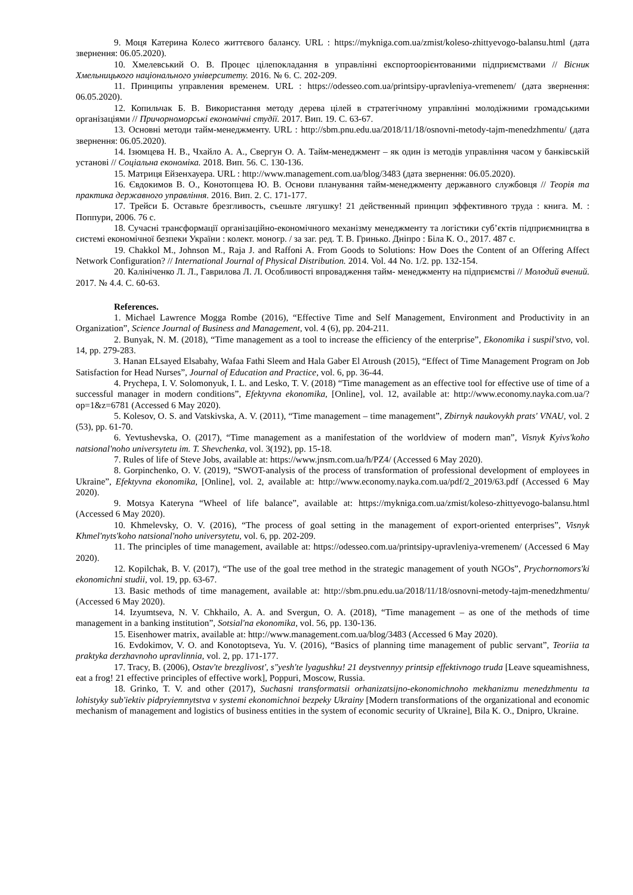9. Моця Катерина Колесо життєвого балансу. URL : https://mykniga.com.ua/zmist/koleso-zhittyevogo-balansu.html (дата звернення: 06.05.2020).
10. Хмелевський О. В. Процес цілепокладання в управлінні експортоорієнтованими підприємствами // Вісник Хмельницького національного університету. 2016. № 6. С. 202-209.
11. Принципы управления временем. URL : https://odesseo.com.ua/printsipy-upravleniya-vremenem/ (дата звернення: 06.05.2020).
12. Копильчак Б. В. Використання методу дерева цілей в стратегічному управлінні молодіжними громадськими організаціями // Причорноморські економічні студії. 2017. Вип. 19. С. 63-67.
13. Основні методи тайм-менеджменту. URL : http://sbm.pnu.edu.ua/2018/11/18/osnovni-metody-tajm-menedzhmentu/ (дата звернення: 06.05.2020).
14. Ізюмцева Н. В., Чхайло А. А., Свергун О. А. Тайм-менеджмент – як один із методів управління часом у банківській установі // Соціальна економіка. 2018. Вип. 56. С. 130-136.
15. Матриця Ейзенхауера. URL : http://www.management.com.ua/blog/3483 (дата звернення: 06.05.2020).
16. Євдокимов В. О., Конотопцева Ю. В. Основи планування тайм-менеджменту державного службовця // Теорія та практика державного управління. 2016. Вип. 2. С. 171-177.
17. Трейси Б. Оставьте брезгливость, съешьте лягушку! 21 действенный принцип эффективного труда : книга. М. : Поппури, 2006. 76 с.
18. Сучасні трансформації організаційно-економічного механізму менеджменту та логістики суб’єктів підприємництва в системі економічної безпеки України : колект. моногр. / за заг. ред. Т. В. Гринько. Дніпро : Біла К. О., 2017. 487 с.
19. Chakkol M., Johnson M., Raja J. and Raffoni A. From Goods to Solutions: How Does the Content of an Offering Affect Network Configuration? // International Journal of Physical Distribution. 2014. Vol. 44 No. 1/2. pp. 132-154.
20. Калініченко Л. Л., Гаврилова Л. Л. Особливості впровадження тайм- менеджменту на підприємстві // Молодий вчений. 2017. № 4.4. С. 60-63.
References.
1. Michael Lawrence Mogga Rombe (2016), “Effective Time and Self Management, Environment and Productivity in an Organization”, Science Journal of Business and Management, vol. 4 (6), pp. 204-211.
2. Bunyak, N. M. (2018), “Time management as a tool to increase the efficiency of the enterprise”, Ekonomika i suspil'stvo, vol. 14, pp. 279-283.
3. Hanan ELsayed Elsabahy, Wafaa Fathi Sleem and Hala Gaber El Atroush (2015), “Effect of Time Management Program on Job Satisfaction for Head Nurses”, Journal of Education and Practice, vol. 6, pp. 36-44.
4. Prychepa, I. V. Solomonyuk, I. L. and Lesko, T. V. (2018) “Time management as an effective tool for effective use of time of a successful manager in modern conditions”, Efektyvna ekonomika, [Online], vol. 12, available at: http://www.economy.nayka.com.ua/?op=1&z=6781 (Accessed 6 May 2020).
5. Kolesov, O. S. and Vatskivska, A. V. (2011), “Time management – time management”, Zbirnyk naukovykh prats' VNAU, vol. 2 (53), pp. 61-70.
6. Yevtushevska, O. (2017), “Time management as a manifestation of the worldview of modern man”, Visnyk Kyivs'koho natsional'noho universytetu im. T. Shevchenka, vol. 3(192), pp. 15-18.
7. Rules of life of Steve Jobs, available at: https://www.jnsm.com.ua/h/PZ4/ (Accessed 6 May 2020).
8. Gorpinchenko, O. V. (2019), “SWOT-analysis of the process of transformation of professional development of employees in Ukraine”, Efektyvna ekonomika, [Online], vol. 2, available at: http://www.economy.nayka.com.ua/pdf/2_2019/63.pdf (Accessed 6 May 2020).
9. Motsya Kateryna “Wheel of life balance”, available at: https://mykniga.com.ua/zmist/koleso-zhittyevogo-balansu.html (Accessed 6 May 2020).
10. Khmelevsky, O. V. (2016), “The process of goal setting in the management of export-oriented enterprises”, Visnyk Khmel'nyts'koho natsional'noho universytetu, vol. 6, pp. 202-209.
11. The principles of time management, available at: https://odesseo.com.ua/printsipy-upravleniya-vremenem/ (Accessed 6 May 2020).
12. Kopilchak, B. V. (2017), “The use of the goal tree method in the strategic management of youth NGOs”, Prychornomors'ki ekonomichni studii, vol. 19, pp. 63-67.
13. Basic methods of time management, available at: http://sbm.pnu.edu.ua/2018/11/18/osnovni-metody-tajm-menedzhmentu/ (Accessed 6 May 2020).
14. Izyumtseva, N. V. Chkhailo, A. A. and Svergun, O. A. (2018), “Time management – as one of the methods of time management in a banking institution”, Sotsial'na ekonomika, vol. 56, pp. 130-136.
15. Eisenhower matrix, available at: http://www.management.com.ua/blog/3483 (Accessed 6 May 2020).
16. Evdokimov, V. O. and Konotoptseva, Yu. V. (2016), “Basics of planning time management of public servant”, Teoriia ta praktyka derzhavnoho upravlinnia, vol. 2, pp. 171-177.
17. Tracy, B. (2006), Ostav'te brezglivost', s"yesh'te lyagushku! 21 deystvennyy printsip effektivnogo truda [Leave squeamishness, eat a frog! 21 effective principles of effective work], Poppuri, Moscow, Russia.
18. Grinko, T. V. and other (2017), Suchasni transformatsii orhanizatsijno-ekonomichnoho mekhanizmu menedzhmentu ta lohistyky sub'iektiv pidpryiemnytstva v systemi ekonomichnoi bezpeky Ukrainy [Modern transformations of the organizational and economic mechanism of management and logistics of business entities in the system of economic security of Ukraine], Bila K. O., Dnipro, Ukraine.